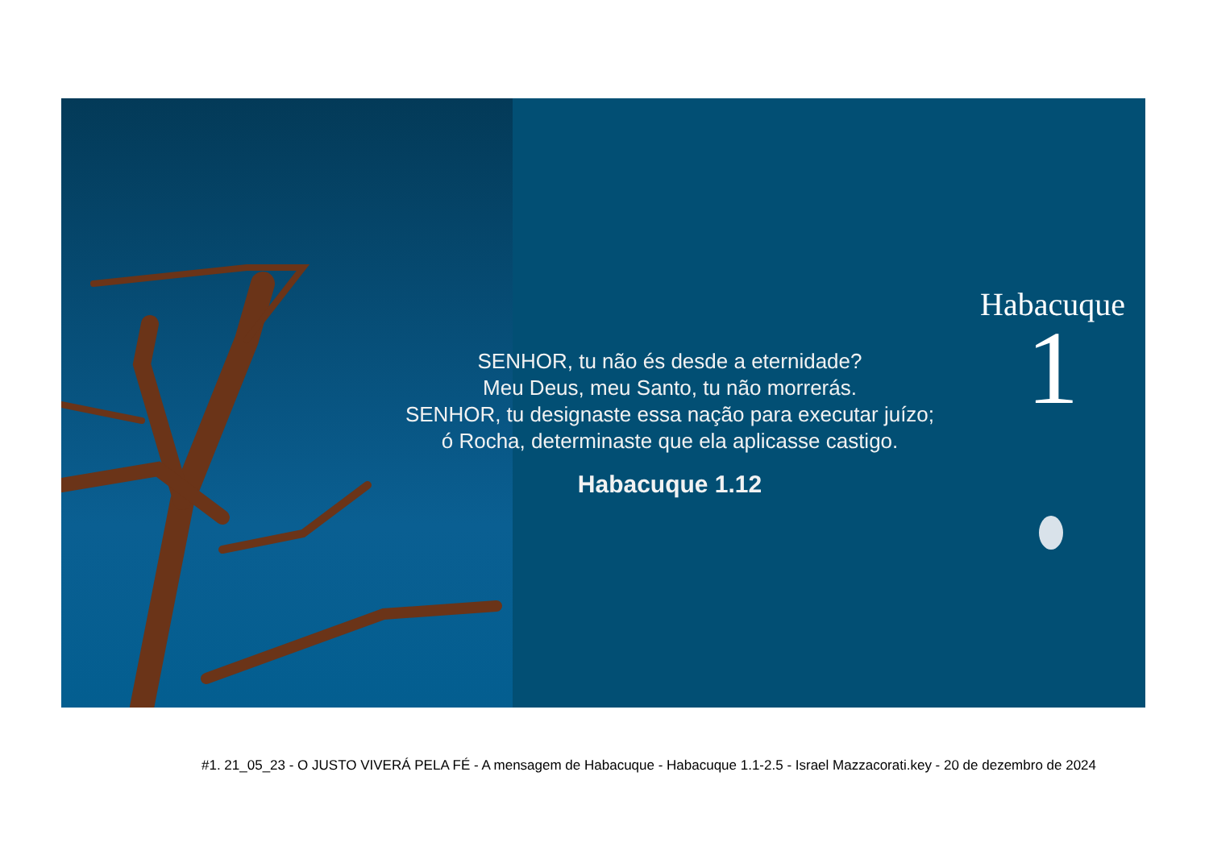SENHOR, tu não és desde a eternidade?
Meu Deus, meu Santo, tu não morrerás.
SENHOR, tu designaste essa nação para executar juízo;
ó Rocha, determinaste que ela aplicasse castigo.
Habacuque 1.12
Habacuque
1
#1. 21_05_23 - O JUSTO VIVERÁ PELA FÉ - A mensagem de Habacuque - Habacuque 1.1-2.5 - Israel Mazzacorati.key - 20 de dezembro de 2024